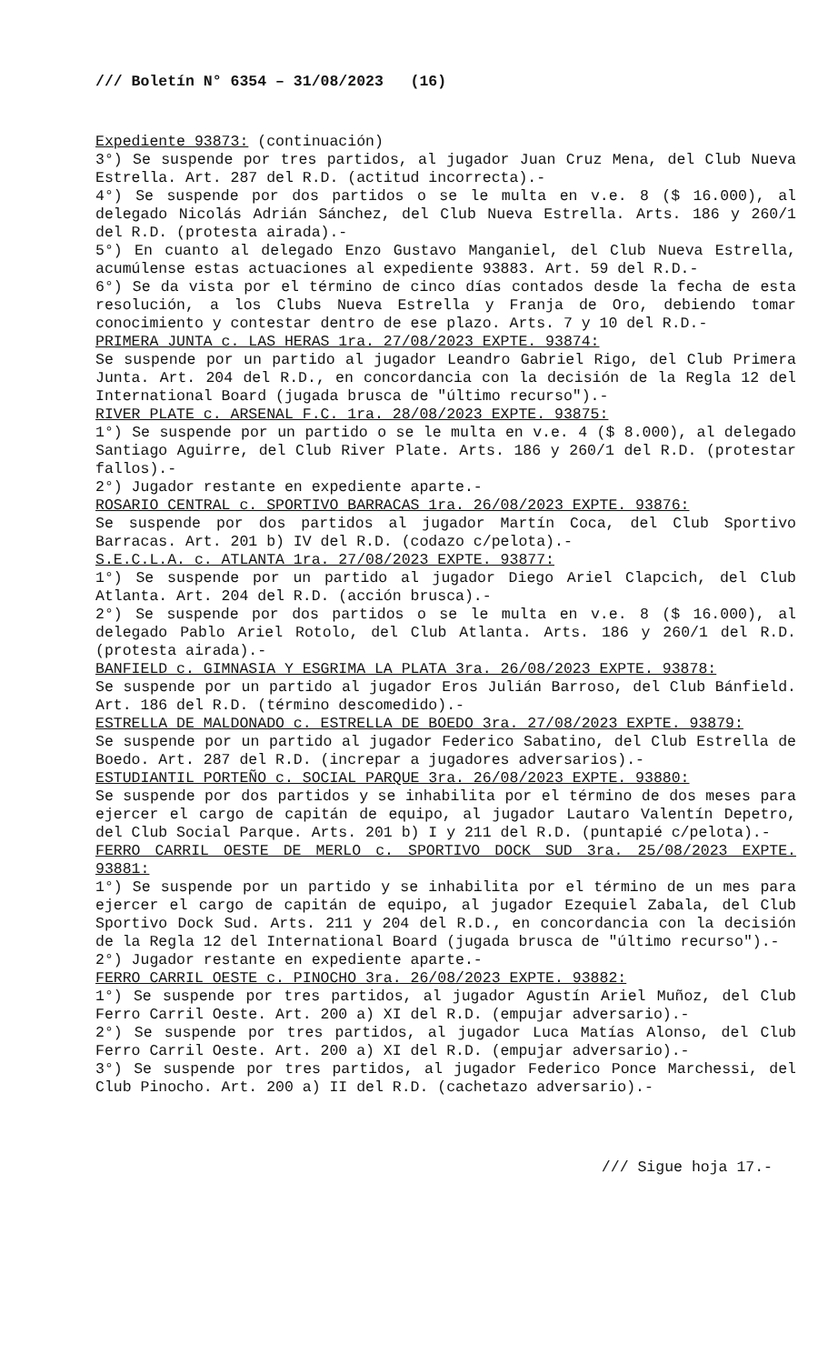/// Boletín N° 6354 – 31/08/2023 (16)
Expediente 93873: (continuación)
3°) Se suspende por tres partidos, al jugador Juan Cruz Mena, del Club Nueva Estrella. Art. 287 del R.D. (actitud incorrecta).-
4°) Se suspende por dos partidos o se le multa en v.e. 8 ($ 16.000), al delegado Nicolás Adrián Sánchez, del Club Nueva Estrella. Arts. 186 y 260/1 del R.D. (protesta airada).-
5°) En cuanto al delegado Enzo Gustavo Manganiel, del Club Nueva Estrella, acumúlense estas actuaciones al expediente 93883. Art. 59 del R.D.-
6°) Se da vista por el término de cinco días contados desde la fecha de esta resolución, a los Clubs Nueva Estrella y Franja de Oro, debiendo tomar conocimiento y contestar dentro de ese plazo. Arts. 7 y 10 del R.D.-
PRIMERA JUNTA c. LAS HERAS 1ra. 27/08/2023 EXPTE. 93874:
Se suspende por un partido al jugador Leandro Gabriel Rigo, del Club Primera Junta. Art. 204 del R.D., en concordancia con la decisión de la Regla 12 del International Board (jugada brusca de "último recurso").-
RIVER PLATE c. ARSENAL F.C. 1ra. 28/08/2023 EXPTE. 93875:
1°) Se suspende por un partido o se le multa en v.e. 4 ($ 8.000), al delegado Santiago Aguirre, del Club River Plate. Arts. 186 y 260/1 del R.D. (protestar fallos).-
2°) Jugador restante en expediente aparte.-
ROSARIO CENTRAL c. SPORTIVO BARRACAS 1ra. 26/08/2023 EXPTE. 93876:
Se suspende por dos partidos al jugador Martín Coca, del Club Sportivo Barracas. Art. 201 b) IV del R.D. (codazo c/pelota).-
S.E.C.L.A. c. ATLANTA 1ra. 27/08/2023 EXPTE. 93877:
1°) Se suspende por un partido al jugador Diego Ariel Clapcich, del Club Atlanta. Art. 204 del R.D. (acción brusca).-
2°) Se suspende por dos partidos o se le multa en v.e. 8 ($ 16.000), al delegado Pablo Ariel Rotolo, del Club Atlanta. Arts. 186 y 260/1 del R.D. (protesta airada).-
BANFIELD c. GIMNASIA Y ESGRIMA LA PLATA 3ra. 26/08/2023 EXPTE. 93878:
Se suspende por un partido al jugador Eros Julián Barroso, del Club Bánfield. Art. 186 del R.D. (término descomedido).-
ESTRELLA DE MALDONADO c. ESTRELLA DE BOEDO 3ra. 27/08/2023 EXPTE. 93879:
Se suspende por un partido al jugador Federico Sabatino, del Club Estrella de Boedo. Art. 287 del R.D. (increpar a jugadores adversarios).-
ESTUDIANTIL PORTEÑO c. SOCIAL PARQUE 3ra. 26/08/2023 EXPTE. 93880:
Se suspende por dos partidos y se inhabilita por el término de dos meses para ejercer el cargo de capitán de equipo, al jugador Lautaro Valentín Depetro, del Club Social Parque. Arts. 201 b) I y 211 del R.D. (puntapié c/pelota).-
FERRO CARRIL OESTE DE MERLO c. SPORTIVO DOCK SUD 3ra. 25/08/2023 EXPTE. 93881:
1°) Se suspende por un partido y se inhabilita por el término de un mes para ejercer el cargo de capitán de equipo, al jugador Ezequiel Zabala, del Club Sportivo Dock Sud. Arts. 211 y 204 del R.D., en concordancia con la decisión de la Regla 12 del International Board (jugada brusca de "último recurso").-
2°) Jugador restante en expediente aparte.-
FERRO CARRIL OESTE c. PINOCHO 3ra. 26/08/2023 EXPTE. 93882:
1°) Se suspende por tres partidos, al jugador Agustín Ariel Muñoz, del Club Ferro Carril Oeste. Art. 200 a) XI del R.D. (empujar adversario).-
2°) Se suspende por tres partidos, al jugador Luca Matías Alonso, del Club Ferro Carril Oeste. Art. 200 a) XI del R.D. (empujar adversario).-
3°) Se suspende por tres partidos, al jugador Federico Ponce Marchessi, del Club Pinocho. Art. 200 a) II del R.D. (cachetazo adversario).-
/// Sigue hoja 17.-